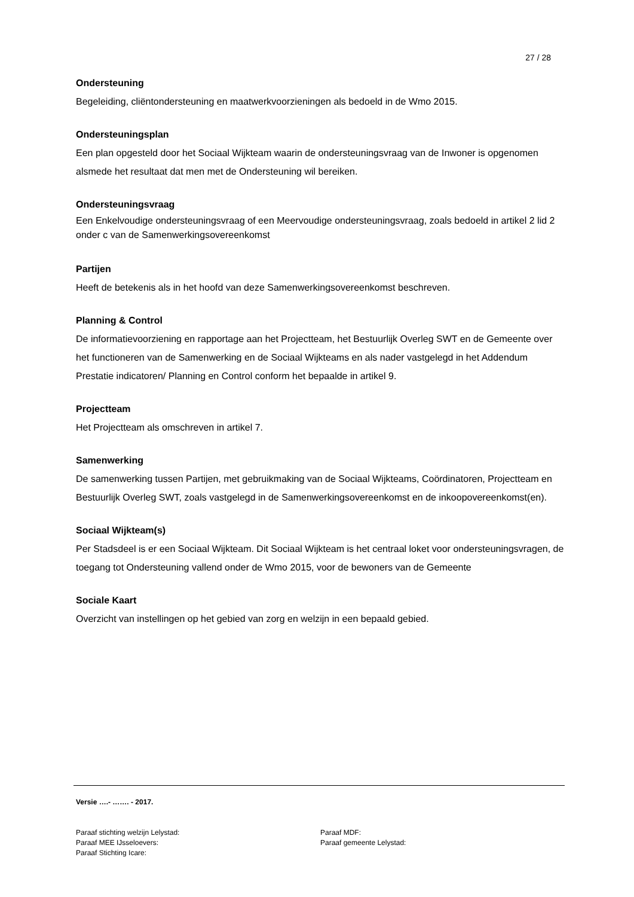27 / 28
Ondersteuning
Begeleiding, cliëntondersteuning en maatwerkvoorzieningen als bedoeld in de Wmo 2015.
Ondersteuningsplan
Een plan opgesteld door het Sociaal Wijkteam waarin de ondersteuningsvraag van de Inwoner is opgenomen alsmede het resultaat dat men met de Ondersteuning wil bereiken.
Ondersteuningsvraag
Een Enkelvoudige ondersteuningsvraag of een Meervoudige ondersteuningsvraag, zoals bedoeld in artikel 2 lid 2 onder c van de Samenwerkingsovereenkomst
Partijen
Heeft de betekenis als in het hoofd van deze Samenwerkingsovereenkomst beschreven.
Planning & Control
De informatievoorziening en rapportage aan het Projectteam, het Bestuurlijk Overleg SWT en de Gemeente over het functioneren van de Samenwerking en de Sociaal Wijkteams en als nader vastgelegd in het Addendum Prestatie indicatoren/ Planning en Control conform het bepaalde in artikel 9.
Projectteam
Het Projectteam als omschreven in artikel 7.
Samenwerking
De samenwerking tussen Partijen, met gebruikmaking van de Sociaal Wijkteams, Coördinatoren, Projectteam en Bestuurlijk Overleg SWT, zoals vastgelegd in de Samenwerkingsovereenkomst en de inkoopovereenkomst(en).
Sociaal Wijkteam(s)
Per Stadsdeel is er een Sociaal Wijkteam. Dit Sociaal Wijkteam is het centraal loket voor ondersteuningsvragen, de toegang tot Ondersteuning vallend onder de Wmo 2015, voor de bewoners van de Gemeente
Sociale Kaart
Overzicht van instellingen op het gebied van zorg en welzijn in een bepaald gebied.
Versie ….- ……. - 2017.
Paraaf stichting welzijn Lelystad:
Paraaf MEE IJsseloevers:
Paraaf Stichting Icare:
Paraaf MDF:
Paraaf gemeente Lelystad: